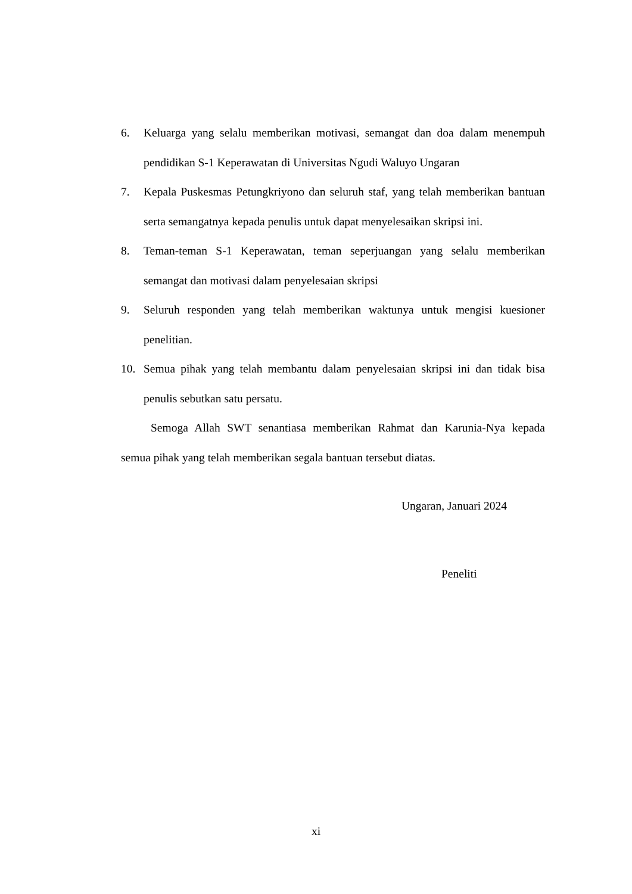6. Keluarga yang selalu memberikan motivasi, semangat dan doa dalam menempuh pendidikan S-1 Keperawatan di Universitas Ngudi Waluyo Ungaran
7. Kepala Puskesmas Petungkriyono dan seluruh staf, yang telah memberikan bantuan serta semangatnya kepada penulis untuk dapat menyelesaikan skripsi ini.
8. Teman-teman S-1 Keperawatan, teman seperjuangan yang selalu memberikan semangat dan motivasi dalam penyelesaian skripsi
9. Seluruh responden yang telah memberikan waktunya untuk mengisi kuesioner penelitian.
10. Semua pihak yang telah membantu dalam penyelesaian skripsi ini dan tidak bisa penulis sebutkan satu persatu.
Semoga Allah SWT senantiasa memberikan Rahmat dan Karunia-Nya kepada semua pihak yang telah memberikan segala bantuan tersebut diatas.
Ungaran, Januari 2024
Peneliti
xi